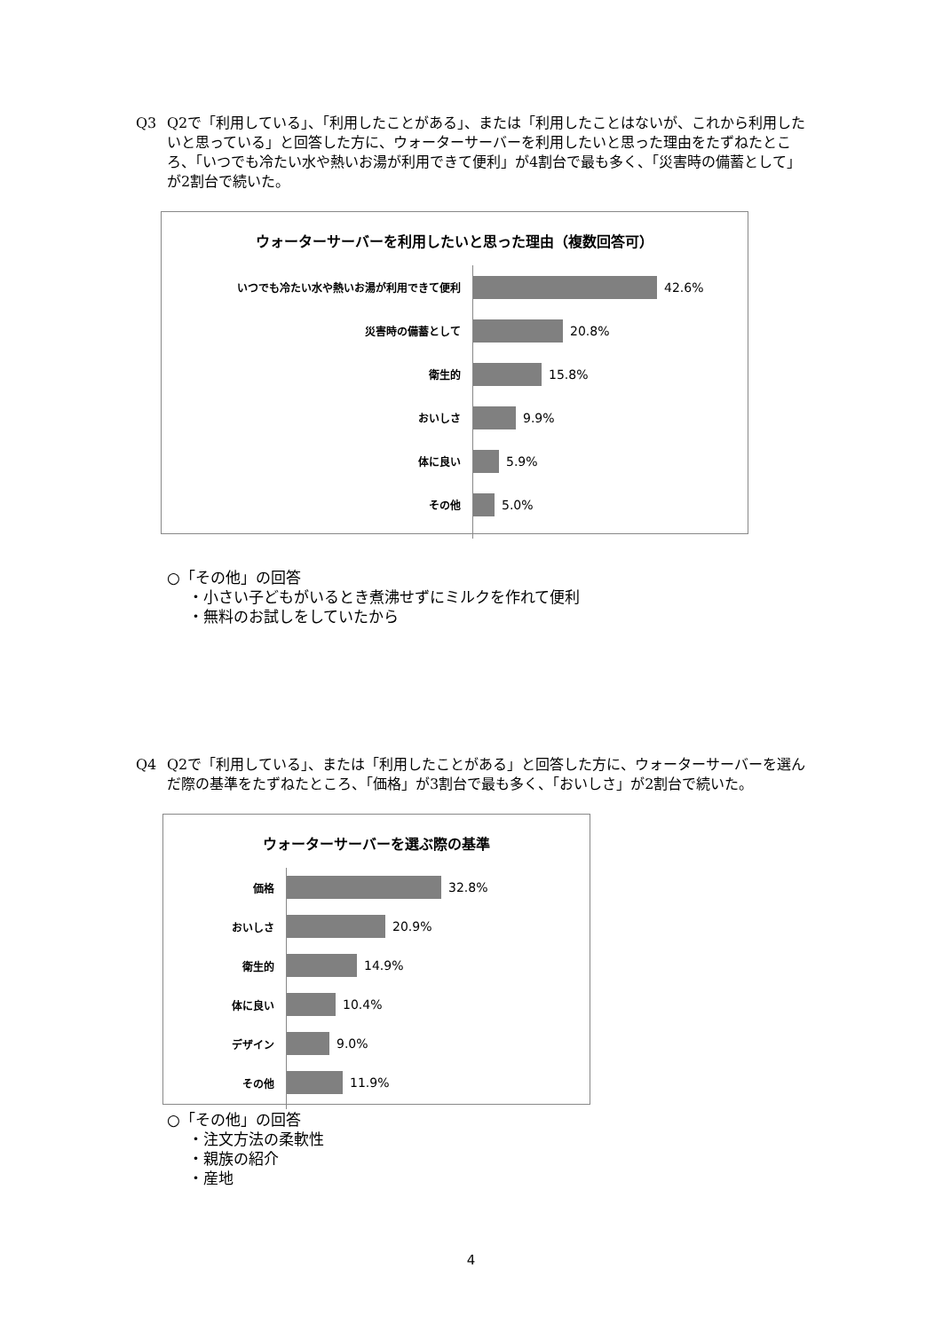Q3
Q2で「利用している」、「利用したことがある」、または「利用したことはないが、これから利用したいと思っている」と回答した方に、ウォーターサーバーを利用したいと思った理由をたずねたところ、「いつでも冷たい水や熱いお湯が利用できて便利」が4割台で最も多く、「災害時の備蓄として」が2割台で続いた。
ウォーターサーバーを利用したいと思った理由（複数回答可）
いつでも冷たい水や熱いお湯が利用できて便利
42.6%
災害時の備蓄として
20.8%
衛生的
15.8%
おいしさ
9.9%
体に良い
5.9%
その他
5.0%
○「その他」の回答
・小さい子どもがいるとき煮沸せずにミルクを作れて便利
・無料のお試しをしていたから
Q4
Q2で「利用している」、または「利用したことがある」と回答した方に、ウォーターサーバーを選んだ際の基準をたずねたところ、「価格」が3割台で最も多く、「おいしさ」が2割台で続いた。
ウォーターサーバーを選ぶ際の基準
価格
32.8%
おいしさ
20.9%
衛生的
14.9%
体に良い
10.4%
デザイン
9.0%
その他
11.9%
○「その他」の回答
・注文方法の柔軟性
・親族の紹介
・産地
4